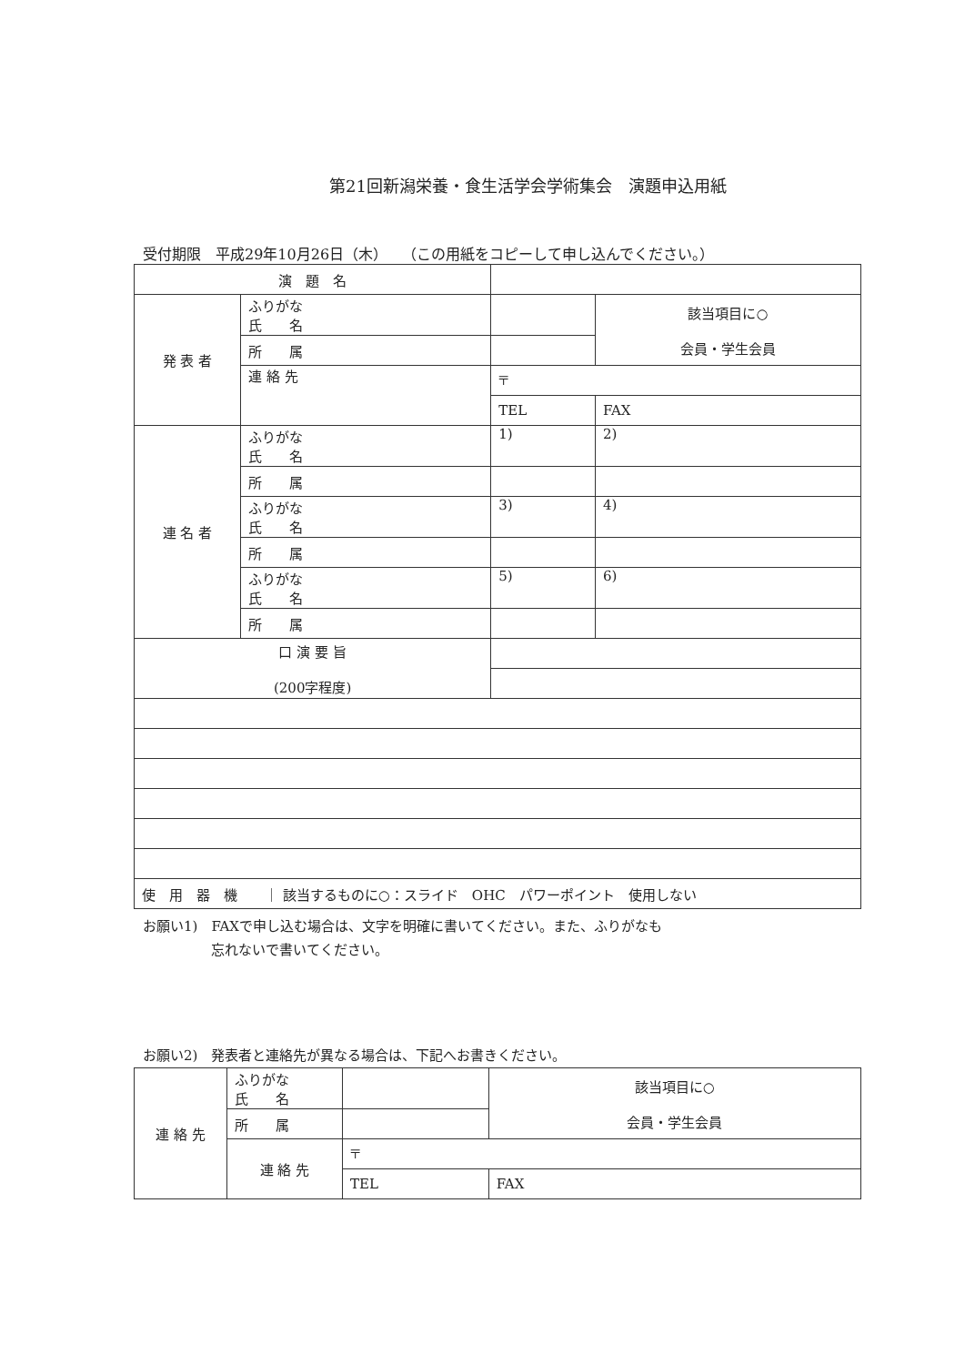第21回新潟栄養・食生活学会学術集会　演題申込用紙
受付期限　平成29年10月26日（木）　　（この用紙をコピーして申し込んでください。）
| 演 題 名 | | | | |
| 発 表 者 | ふりがな 氏 名 | | | 該当項目に○ 会員・学生会員 |
| | 所 属 | | | |
| | 連 絡 先 | 〒 | | |
| | | TEL | FAX | |
| 連 名 者 | ふりがな 氏 名 | 1) | 2) | |
| | 所 属 | | | |
| | ふりがな 氏 名 | 3) | 4) | |
| | 所 属 | | | |
| | ふりがな 氏 名 | 5) | 6) | |
| | 所 属 | | | |
| 口 演 要 旨 (200字程度) | | | | |
| 使 用 器 機 ｜ 該当するものに○：スライド OHC パワーポイント 使用しない | | | | |
お願い1)　FAXで申し込む場合は、文字を明確に書いてください。また、ふりがなも
　　　　　忘れないで書いてください。
お願い2)　発表者と連絡先が異なる場合は、下記へお書きください。
| 連 絡 先 | ふりがな 氏 名 | | | 該当項目に○ 会員・学生会員 |
| | 所 属 | | | |
| | 連 絡 先 | 〒 | | |
| | | TEL | FAX | |